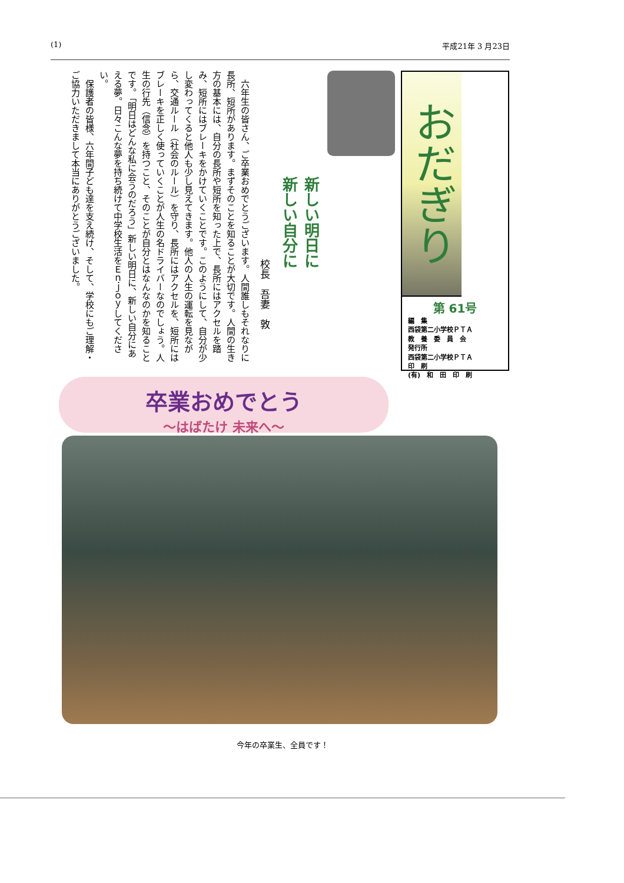(1) 平成21年 3 月23日
おだぎり
第 61号
編　集
西袋第二小学校ＰＴＡ
教　養　委　員　会
発行所
西袋第二小学校ＰＴＡ
印　刷
(有)　和　田　印　刷
新しい明日に
新しい自分に
校長　吾妻　敦
　六年生の皆さん、ご卒業おめでとうございます。人間誰しもそれなりに長所、短所があります。まずそのことを知ることが大切です。人間の生き方の基本には、自分の長所や短所を知った上で、長所にはアクセルを踏み、短所にはブレーキをかけていくことです。このようにして、自分が少し変わってくると他人も少し見えてきます。他人の人生の運転を見ながら、交通ルール（社会のルール）を守り、長所にはアクセルを、短所にはブレーキを正しく使っていくことが人生の名ドライバーなのでしょう。人生の行先（信念）を持つこと、そのことが自分とはなんなのかを知ることです。「明日はどんな私に会うのだろう」新しい明日に、新しい自分にあえる夢。日々こんな夢を持ち続けて中学校生活をＥｎｊｏｙしてください。
　保護者の皆様、六年間子ども達を支え続け、そして、学校にもご理解・ご協力いただきまして本当にありがとうございました。
卒業おめでとう
～はばたけ 未来へ～
今年の卒業生、全員です！